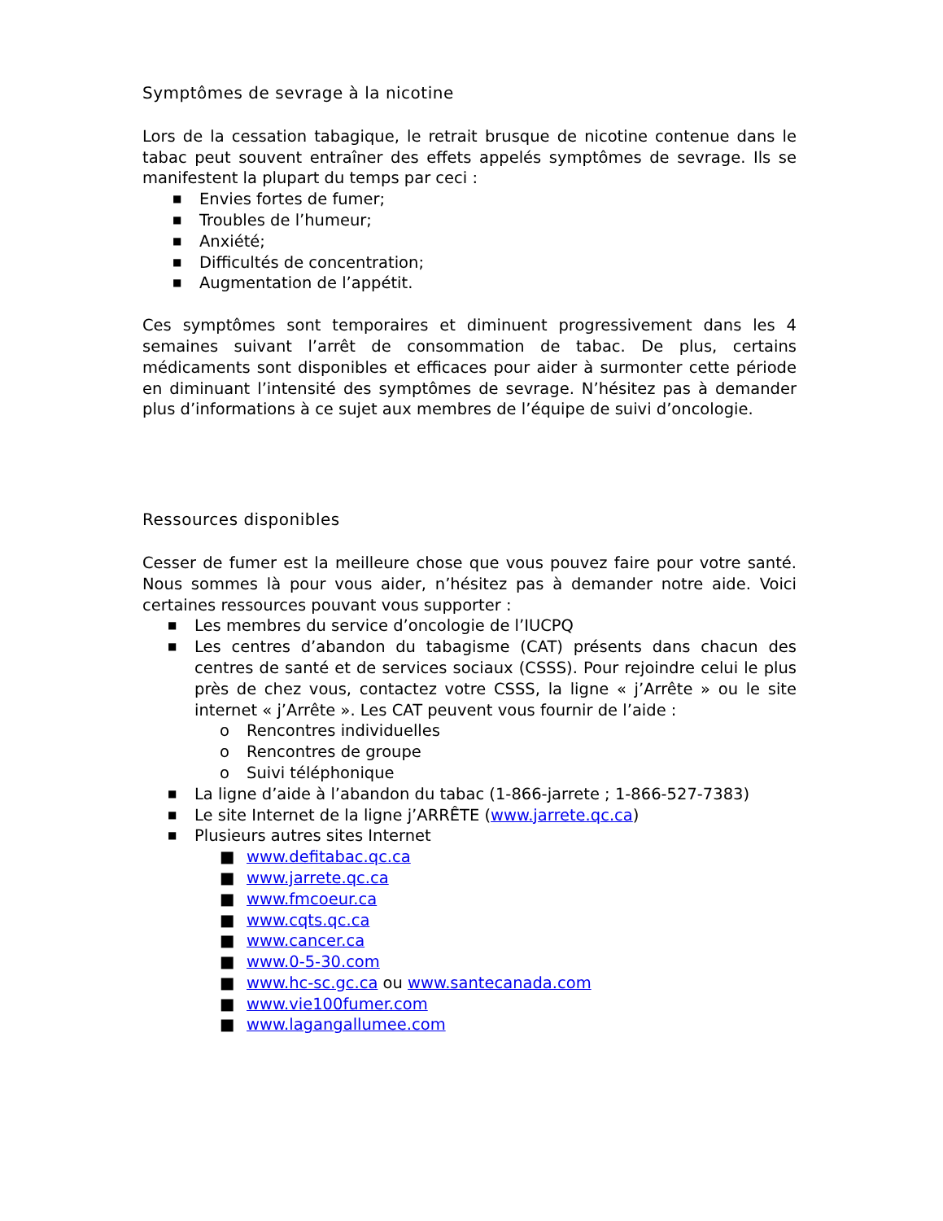Symptômes de sevrage à la nicotine
Lors de la cessation tabagique, le retrait brusque de nicotine contenue dans le tabac peut souvent entraîner des effets appelés symptômes de sevrage. Ils se manifestent la plupart du temps par ceci :
■ Envies fortes de fumer;
■ Troubles de l’humeur;
■ Anxiété;
■ Difficultés de concentration;
■ Augmentation de l’appétit.
Ces symptômes sont temporaires et diminuent progressivement dans les 4 semaines suivant l’arrêt de consommation de tabac. De plus, certains médicaments sont disponibles et efficaces pour aider à surmonter cette période en diminuant l’intensité des symptômes de sevrage. N’hésitez pas à demander plus d’informations à ce sujet aux membres de l’équipe de suivi d’oncologie.
Ressources disponibles
Cesser de fumer est la meilleure chose que vous pouvez faire pour votre santé. Nous sommes là pour vous aider, n’hésitez pas à demander notre aide. Voici certaines ressources pouvant vous supporter :
■ Les membres du service d’oncologie de l’IUCPQ
■
Les centres d’abandon du tabagisme (CAT) présents dans chacun des centres de santé et de services sociaux (CSSS). Pour rejoindre celui le plus près de chez vous, contactez votre CSSS, la ligne « j’Arrête » ou le site internet « j’Arrête ». Les CAT peuvent vous fournir de l’aide :
o Rencontres individuelles
o Rencontres de groupe
o Suivi téléphonique
■ La ligne d’aide à l’abandon du tabac (1-866-jarrete ; 1-866-527-7383)
■ Le site Internet de la ligne j’ARRÊTE (www.jarrete.qc.ca)
■
Plusieurs autres sites Internet
■ www.defitabac.qc.ca
■ www.jarrete.qc.ca
■ www.fmcoeur.ca
■ www.cqts.qc.ca
■ www.cancer.ca
■ www.0-5-30.com
■ www.hc-sc.gc.ca ou www.santecanada.com
■ www.vie100fumer.com
■ www.lagangallumee.com